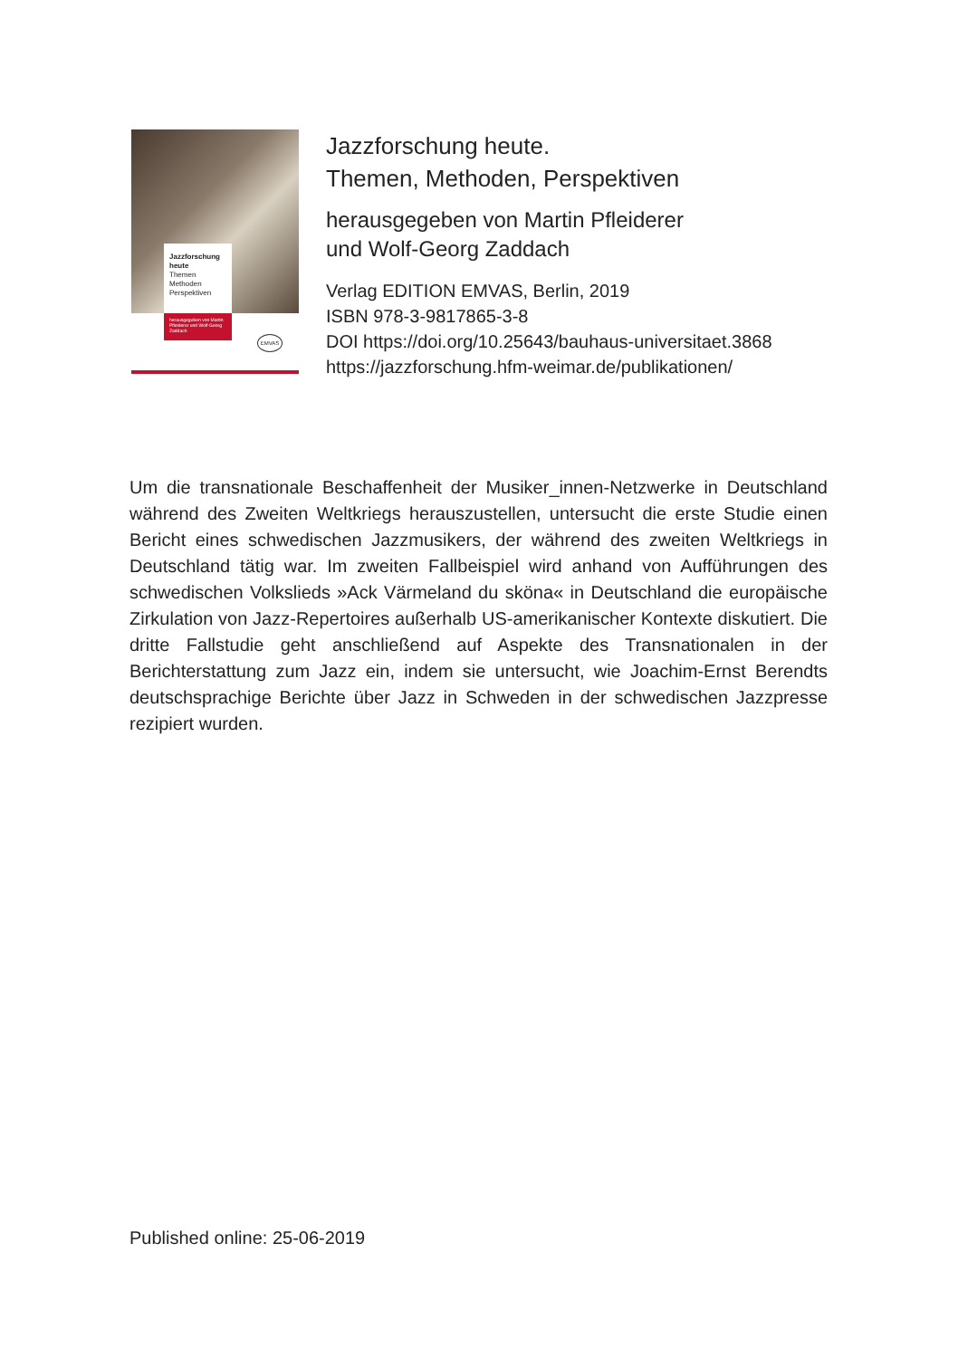Jazzforschung heute
Themen
Methoden
Perspektiven
herausgegeben von Martin Pfleiderer und Wolf-Georg Zaddach
EMVAS
Jazzforschung heute.
Themen, Methoden, Perspektiven
herausgegeben von Martin Pfleiderer
und Wolf-Georg Zaddach
Verlag EDITION EMVAS, Berlin, 2019
ISBN 978-3-9817865-3-8
DOI https://doi.org/10.25643/bauhaus-universitaet.3868
https://jazzforschung.hfm-weimar.de/publikationen/
Um die transnationale Beschaffenheit der Musiker_innen-Netzwerke in Deutschland während des Zweiten Weltkriegs herauszustellen, untersucht die erste Studie einen Bericht eines schwedischen Jazzmusikers, der während des zweiten Weltkriegs in Deutschland tätig war. Im zweiten Fallbeispiel wird anhand von Aufführungen des schwedischen Volkslieds »Ack Värmeland du sköna« in Deutschland die europäische Zirkulation von Jazz-Repertoires außerhalb US-amerikanischer Kontexte diskutiert. Die dritte Fallstudie geht anschließend auf Aspekte des Transnationalen in der Berichterstattung zum Jazz ein, indem sie untersucht, wie Joachim-Ernst Berendts deutschsprachige Berichte über Jazz in Schweden in der schwedischen Jazzpresse rezipiert wurden.
Published online: 25-06-2019